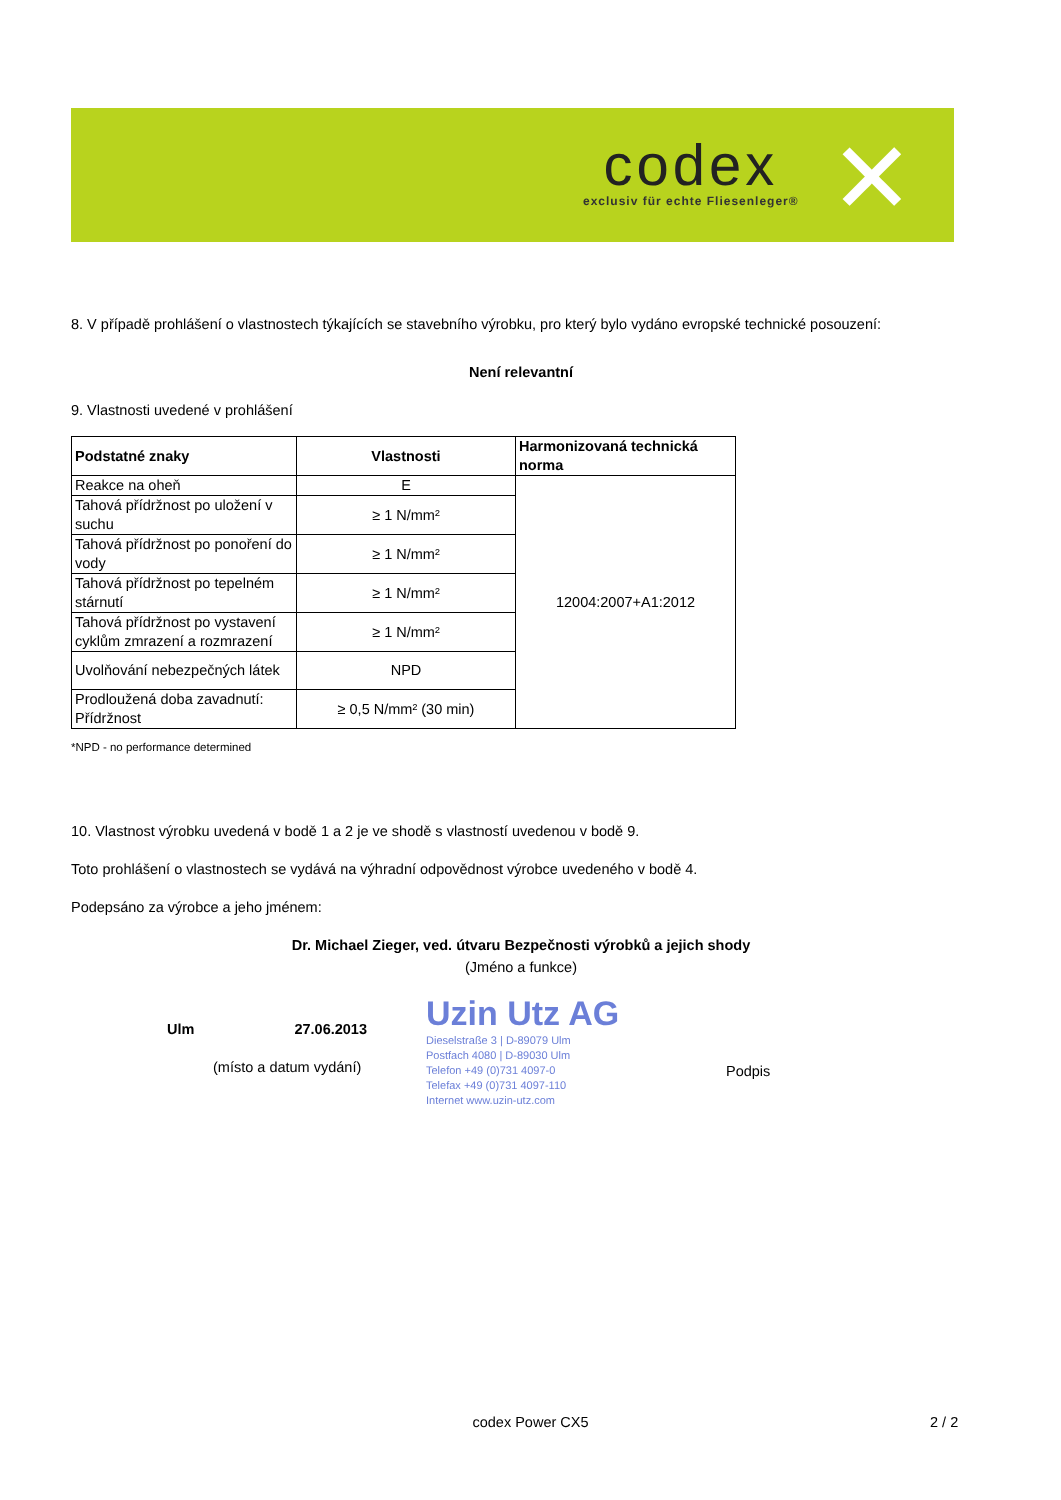codex
exclusiv für echte Fliesenleger®
✕
8. V případě prohlášení o vlastnostech týkajících se stavebního výrobku, pro který bylo vydáno evropské technické posouzení:
Není relevantní
9. Vlastnosti uvedené v prohlášení
| Podstatné znaky | Vlastnosti | Harmonizovaná technická norma |
| --- | --- | --- |
| Reakce na oheň | E | 12004:2007+A1:2012 |
| Tahová přídržnost po uložení v suchu | ≥ 1 N/mm² | |
| Tahová přídržnost po ponoření do vody | ≥ 1 N/mm² | |
| Tahová přídržnost po tepelném stárnutí | ≥ 1 N/mm² | |
| Tahová přídržnost po vystavení cyklům zmrazení a rozmrazení | ≥ 1 N/mm² | |
| Uvolňování nebezpečných látek | NPD | |
| Prodloužená doba zavadnutí: Přídržnost | ≥ 0,5 N/mm² (30 min) | |
*NPD - no performance determined
10. Vlastnost výrobku uvedená v bodě 1 a 2 je ve shodě s vlastností uvedenou v bodě 9.
Toto prohlášení o vlastnostech se vydává na výhradní odpovědnost výrobce uvedeného v bodě 4.
Podepsáno za výrobce a jeho jménem:
Dr. Michael Zieger, ved. útvaru Bezpečnosti výrobků a jejich shody
(Jméno a funkce)
Ulm 27.06.2013
(místo a datum vydání)
Uzin Utz AG
Dieselstraße 3 | D-89079 Ulm
Postfach 4080 | D-89030 Ulm
Telefon +49 (0)731 4097-0
Telefax +49 (0)731 4097-110
Internet www.uzin-utz.com
Podpis
codex Power CX5 2 / 2